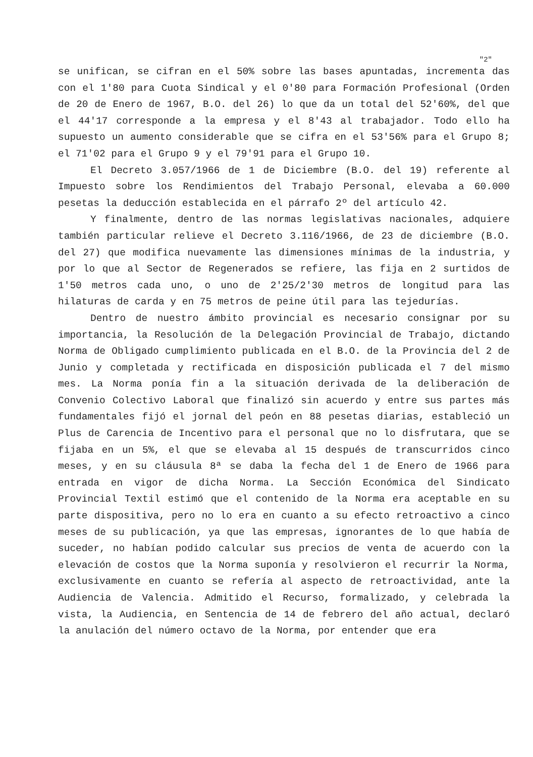"2"
se unifican, se cifran en el 50% sobre las bases apuntadas, incrementa das con el 1'80 para Cuota Sindical y el 0'80 para Formación Profesional (Orden de 20 de Enero de 1967, B.O. del 26) lo que da un total del 52'60%, del que el 44'17 corresponde a la empresa y el 8'43 al trabajador. Todo ello ha supuesto un aumento considerable que se cifra en el 53'56% para el Grupo 8; el 71'02 para el Grupo 9 y el 79'91 para el Grupo 10.
El Decreto 3.057/1966 de 1 de Diciembre (B.O. del 19) referente al Impuesto sobre los Rendimientos del Trabajo Personal, elevaba a 60.000 pesetas la deducción establecida en el párrafo 2º del artículo 42.
Y finalmente, dentro de las normas legislativas nacionales, adquiere también particular relieve el Decreto 3.116/1966, de 23 de diciembre (B.O. del 27) que modifica nuevamente las dimensiones mínimas de la industria, y por lo que al Sector de Regenerados se refiere, las fija en 2 surtidos de 1'50 metros cada uno, o uno de 2'25/2'30 metros de longitud para las hilaturas de carda y en 75 metros de peine útil para las tejedurías.
Dentro de nuestro ámbito provincial es necesario consignar por su importancia, la Resolución de la Delegación Provincial de Trabajo, dictando Norma de Obligado cumplimiento publicada en el B.O. de la Provincia del 2 de Junio y completada y rectificada en disposición publicada el 7 del mismo mes. La Norma ponía fin a la situación derivada de la deliberación de Convenio Colectivo Laboral que finalizó sin acuerdo y entre sus partes más fundamentales fijó el jornal del peón en 88 pesetas diarias, estableció un Plus de Carencia de Incentivo para el personal que no lo disfrutara, que se fijaba en un 5%, el que se elevaba al 15 después de transcurridos cinco meses, y en su cláusula 8ª se daba la fecha del 1 de Enero de 1966 para entrada en vigor de dicha Norma. La Sección Económica del Sindicato Provincial Textil estimó que el contenido de la Norma era aceptable en su parte dispositiva, pero no lo era en cuanto a su efecto retroactivo a cinco meses de su publicación, ya que las empresas, ignorantes de lo que había de suceder, no habían podido calcular sus precios de venta de acuerdo con la elevación de costos que la Norma suponía y resolvieron el recurrir la Norma, exclusivamente en cuanto se refería al aspecto de retroactividad, ante la Audiencia de Valencia. Admitido el Recurso, formalizado, y celebrada la vista, la Audiencia, en Sentencia de 14 de febrero del año actual, declaró la anulación del número octavo de la Norma, por entender que era